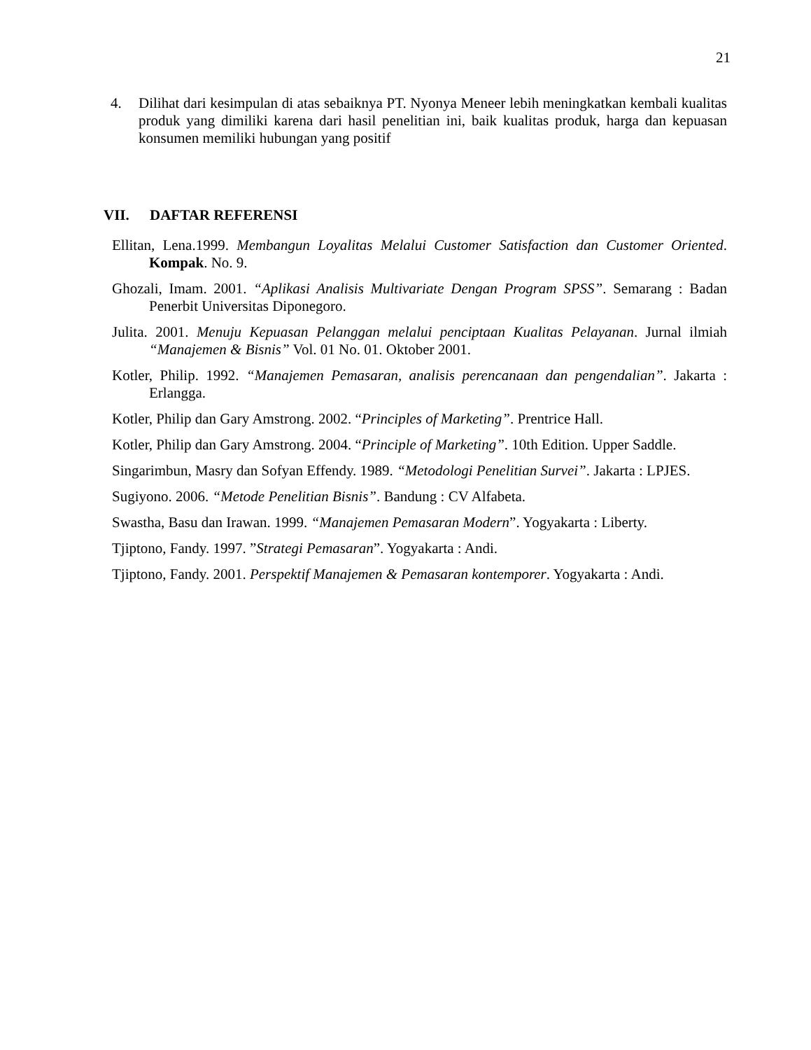21
4. Dilihat dari kesimpulan di atas sebaiknya PT. Nyonya Meneer lebih meningkatkan kembali kualitas produk yang dimiliki karena dari hasil penelitian ini, baik kualitas produk, harga dan kepuasan konsumen memiliki hubungan yang positif
VII. DAFTAR REFERENSI
Ellitan, Lena.1999. Membangun Loyalitas Melalui Customer Satisfaction dan Customer Oriented. Kompak. No. 9.
Ghozali, Imam. 2001. “Aplikasi Analisis Multivariate Dengan Program SPSS”. Semarang : Badan Penerbit Universitas Diponegoro.
Julita. 2001. Menuju Kepuasan Pelanggan melalui penciptaan Kualitas Pelayanan. Jurnal ilmiah “Manajemen & Bisnis” Vol. 01 No. 01. Oktober 2001.
Kotler, Philip. 1992. “Manajemen Pemasaran, analisis perencanaan dan pengendalian”. Jakarta : Erlangga.
Kotler, Philip dan Gary Amstrong. 2002. “Principles of Marketing”. Prentrice Hall.
Kotler, Philip dan Gary Amstrong. 2004. “Principle of Marketing”. 10th Edition. Upper Saddle.
Singarimbun, Masry dan Sofyan Effendy. 1989. “Metodologi Penelitian Survei”. Jakarta : LPJES.
Sugiyono. 2006. “Metode Penelitian Bisnis”. Bandung : CV Alfabeta.
Swastha, Basu dan Irawan. 1999. “Manajemen Pemasaran Modern”. Yogyakarta : Liberty.
Tjiptono, Fandy. 1997. ”Strategi Pemasaran”. Yogyakarta : Andi.
Tjiptono, Fandy. 2001. Perspektif Manajemen & Pemasaran kontemporer. Yogyakarta : Andi.